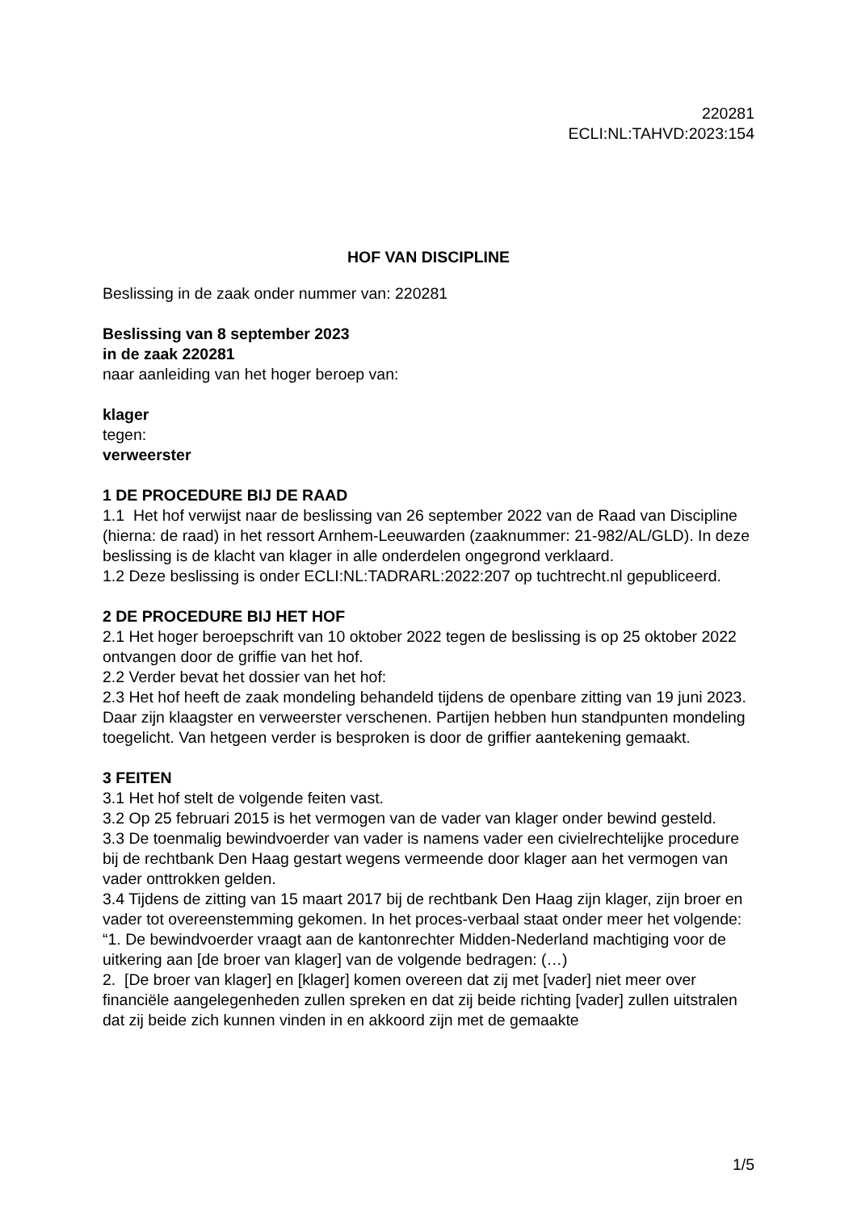220281
ECLI:NL:TAHVD:2023:154
HOF VAN DISCIPLINE
Beslissing in de zaak onder nummer van: 220281
Beslissing van 8 september 2023
in de zaak 220281
naar aanleiding van het hoger beroep van:
klager
tegen:
verweerster
1 DE PROCEDURE BIJ DE RAAD
1.1 Het hof verwijst naar de beslissing van 26 september 2022 van de Raad van Discipline (hierna: de raad) in het ressort Arnhem-Leeuwarden (zaaknummer: 21-982/AL/GLD). In deze beslissing is de klacht van klager in alle onderdelen ongegrond verklaard.
1.2 Deze beslissing is onder ECLI:NL:TADRARL:2022:207 op tuchtrecht.nl gepubliceerd.
2 DE PROCEDURE BIJ HET HOF
2.1 Het hoger beroepschrift van 10 oktober 2022 tegen de beslissing is op 25 oktober 2022 ontvangen door de griffie van het hof.
2.2 Verder bevat het dossier van het hof:
2.3 Het hof heeft de zaak mondeling behandeld tijdens de openbare zitting van 19 juni 2023. Daar zijn klaagster en verweerster verschenen. Partijen hebben hun standpunten mondeling toegelicht. Van hetgeen verder is besproken is door de griffier aantekening gemaakt.
3 FEITEN
3.1 Het hof stelt de volgende feiten vast.
3.2 Op 25 februari 2015 is het vermogen van de vader van klager onder bewind gesteld.
3.3 De toenmalig bewindvoerder van vader is namens vader een civielrechtelijke procedure bij de rechtbank Den Haag gestart wegens vermeende door klager aan het vermogen van vader onttrokken gelden.
3.4 Tijdens de zitting van 15 maart 2017 bij de rechtbank Den Haag zijn klager, zijn broer en vader tot overeenstemming gekomen. In het proces-verbaal staat onder meer het volgende:
“1. De bewindvoerder vraagt aan de kantonrechter Midden-Nederland machtiging voor de uitkering aan [de broer van klager] van de volgende bedragen: (…)
2. [De broer van klager] en [klager] komen overeen dat zij met [vader] niet meer over financiële aangelegenheden zullen spreken en dat zij beide richting [vader] zullen uitstralen dat zij beide zich kunnen vinden in en akkoord zijn met de gemaakte
1/5